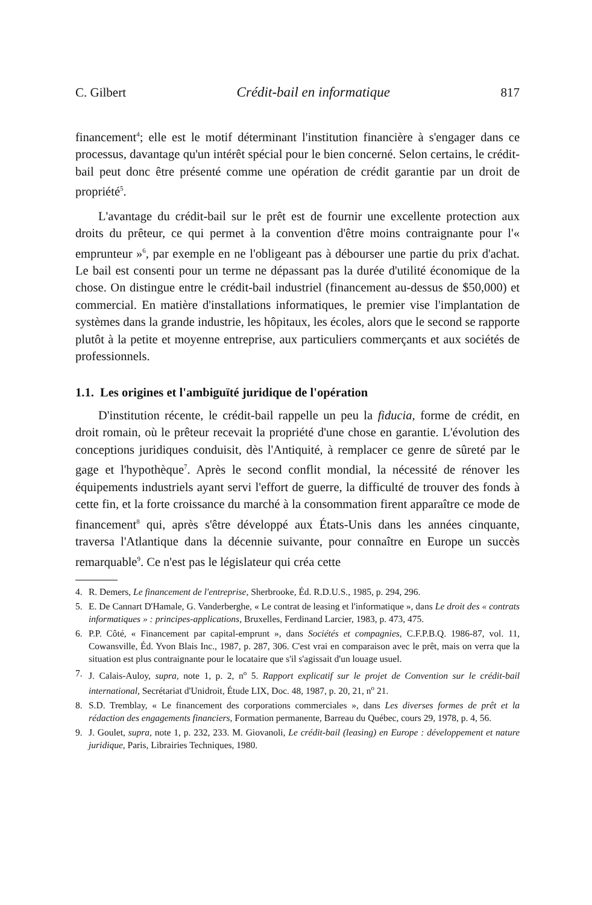C. Gilbert Crédit-bail en informatique 817
financement<sup>4</sup>; elle est le motif déterminant l'institution financière à s'engager dans ce processus, davantage qu'un intérêt spécial pour le bien concerné. Selon certains, le crédit-bail peut donc être présenté comme une opération de crédit garantie par un droit de propriété<sup>5</sup>.
L'avantage du crédit-bail sur le prêt est de fournir une excellente protection aux droits du prêteur, ce qui permet à la convention d'être moins contraignante pour l'« emprunteur »<sup>6</sup>, par exemple en ne l'obligeant pas à débourser une partie du prix d'achat. Le bail est consenti pour un terme ne dépassant pas la durée d'utilité économique de la chose. On distingue entre le crédit-bail industriel (financement au-dessus de $50,000) et commercial. En matière d'installations informatiques, le premier vise l'implantation de systèmes dans la grande industrie, les hôpitaux, les écoles, alors que le second se rapporte plutôt à la petite et moyenne entreprise, aux particuliers commerçants et aux sociétés de professionnels.
1.1. Les origines et l'ambiguïté juridique de l'opération
D'institution récente, le crédit-bail rappelle un peu la fiducia, forme de crédit, en droit romain, où le prêteur recevait la propriété d'une chose en garantie. L'évolution des conceptions juridiques conduisit, dès l'Antiquité, à remplacer ce genre de sûreté par le gage et l'hypothèque<sup>7</sup>. Après le second conflit mondial, la nécessité de rénover les équipements industriels ayant servi l'effort de guerre, la difficulté de trouver des fonds à cette fin, et la forte croissance du marché à la consommation firent apparaître ce mode de financement<sup>8</sup> qui, après s'être développé aux États-Unis dans les années cinquante, traversa l'Atlantique dans la décennie suivante, pour connaître en Europe un succès remarquable<sup>9</sup>. Ce n'est pas le législateur qui créa cette
4. R. Demers, Le financement de l'entreprise, Sherbrooke, Éd. R.D.U.S., 1985, p. 294, 296.
5. E. De Cannart D'Hamale, G. Vanderberghe, « Le contrat de leasing et l'informatique », dans Le droit des « contrats informatiques » : principes-applications, Bruxelles, Ferdinand Larcier, 1983, p. 473, 475.
6. P.P. Côté, « Financement par capital-emprunt », dans Sociétés et compagnies, C.F.P.B.Q. 1986-87, vol. 11, Cowansville, Éd. Yvon Blais Inc., 1987, p. 287, 306. C'est vrai en comparaison avec le prêt, mais on verra que la situation est plus contraignante pour le locataire que s'il s'agissait d'un louage usuel.
7. J. Calais-Auloy, supra, note 1, p. 2, n<sup>o</sup> 5. Rapport explicatif sur le projet de Convention sur le crédit-bail international, Secrétariat d'Unidroit, Étude LIX, Doc. 48, 1987, p. 20, 21, n<sup>o</sup> 21.
8. S.D. Tremblay, « Le financement des corporations commerciales », dans Les diverses formes de prêt et la rédaction des engagements financiers, Formation permanente, Barreau du Québec, cours 29, 1978, p. 4, 56.
9. J. Goulet, supra, note 1, p. 232, 233. M. Giovanoli, Le crédit-bail (leasing) en Europe : développement et nature juridique, Paris, Librairies Techniques, 1980.